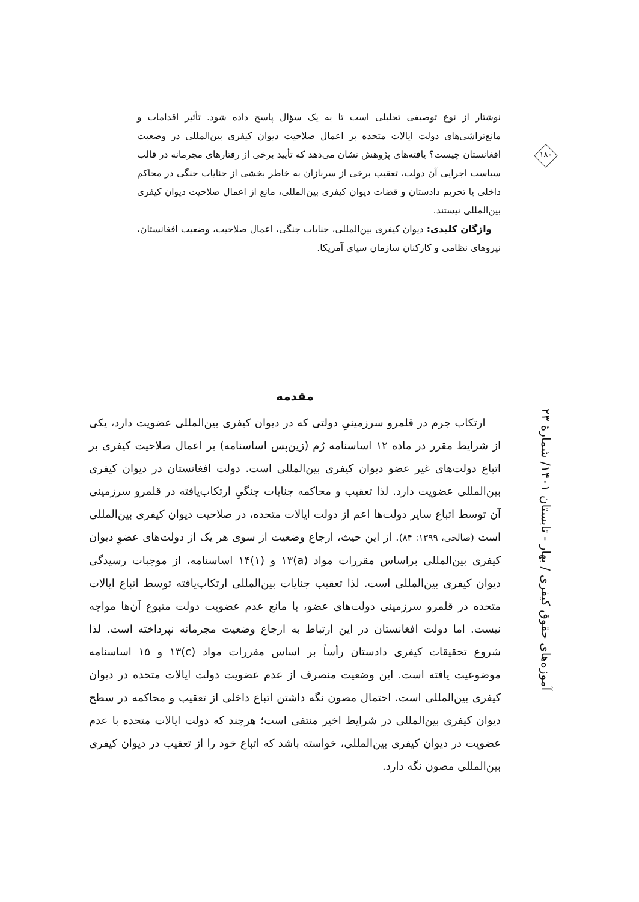نوشتار از نوع توصیفی تحلیلی است تا به یک سؤال پاسخ داده شود. تأثیر اقدامات و مانع‌تراشی‌های دولت ایالات متحده بر اعمال صلاحیت دیوان کیفری بین‌المللی در وضعیت افغانستان چیست؟ یافته‌های پژوهش نشان می‌دهد که تأیید برخی از رفتارهای مجرمانه در قالب سیاست اجرایی آن دولت، تعقیب برخی از سربازان به خاطر بخشی از جنایات جنگی در محاکم داخلی یا تحریم دادستان و قضات دیوان کیفری بین‌المللی، مانع از اعمال صلاحیت دیوان کیفری بین‌المللی نیستند.
واژگان کلیدی: دیوان کیفری بین‌المللی، جنایات جنگی، اعمال صلاحیت، وضعیت افغانستان، نیروهای نظامی و کارکنان سازمان سیای آمریکا.
مقدمه
ارتکاب جرم در قلمرو سرزمینیِ دولتی که در دیوان کیفری بین‌المللی عضویت دارد، یکی از شرایط مقرر در ماده ۱۲ اساسنامه رُم (زین‌پس اساسنامه) بر اعمال صلاحیت کیفری بر اتباع دولت‌های غیر عضو دیوان کیفری بین‌المللی است. دولت افغانستان در دیوان کیفری بین‌المللی عضویت دارد. لذا تعقیب و محاکمه جنایات جنگیِ ارتکاب‌یافته در قلمرو سرزمینی آن توسط اتباع سایر دولت‌ها اعم از دولت ایالات متحده، در صلاحیت دیوان کیفری بین‌المللی است (صالحی، ۱۳۹۹: ۸۴). از این حیث، ارجاع وضعیت از سوی هر یک از دولت‌های عضوِ دیوان کیفری بین‌المللی براساس مقررات مواد (a)۱۳ و (۱)۱۴ اساسنامه، از موجبات رسیدگی دیوان کیفری بین‌المللی است. لذا تعقیب جنایات بین‌المللی ارتکاب‌یافته توسط اتباع ایالات متحده در قلمرو سرزمینی دولت‌های عضو، با مانع عدم عضویت دولت متبوع آن‌ها مواجه نیست. اما دولت افغانستان در این ارتباط به ارجاع وضعیت مجرمانه نپرداخته است. لذا شروع تحقیقات کیفری دادستان رأساً بر اساس مقررات مواد (c)۱۳ و ۱۵ اساسنامه موضوعیت یافته است. این وضعیت منصرف از عدم عضویت دولت ایالات متحده در دیوان کیفری بین‌المللی است. احتمال مصون نگه داشتن اتباع داخلی از تعقیب و محاکمه در سطح دیوان کیفری بین‌المللی در شرایط اخیر منتفی است؛ هرچند که دولت ایالات متحده با عدم عضویت در دیوان کیفری بین‌المللی، خواسته باشد که اتباع خود را از تعقیب در دیوان کیفری بین‌المللی مصون نگه دارد.
۱۸۰
آموزه‌های حقوق کیفری / بهار - تابستان ۱۴۰۱/ شمارهٔ ۲۳